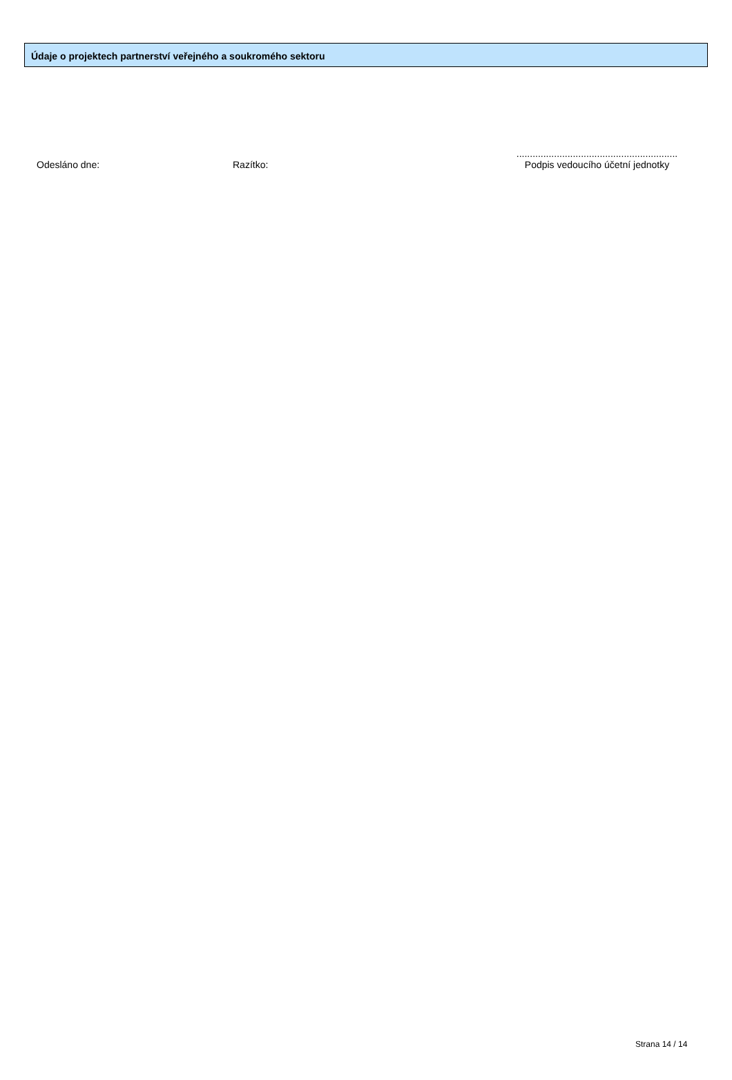Údaje o projektech partnerství veřejného a soukromého sektoru
Odesláno dne:
Razítko:
............................................................
Podpis vedoucího účetní jednotky
Strana 14 / 14